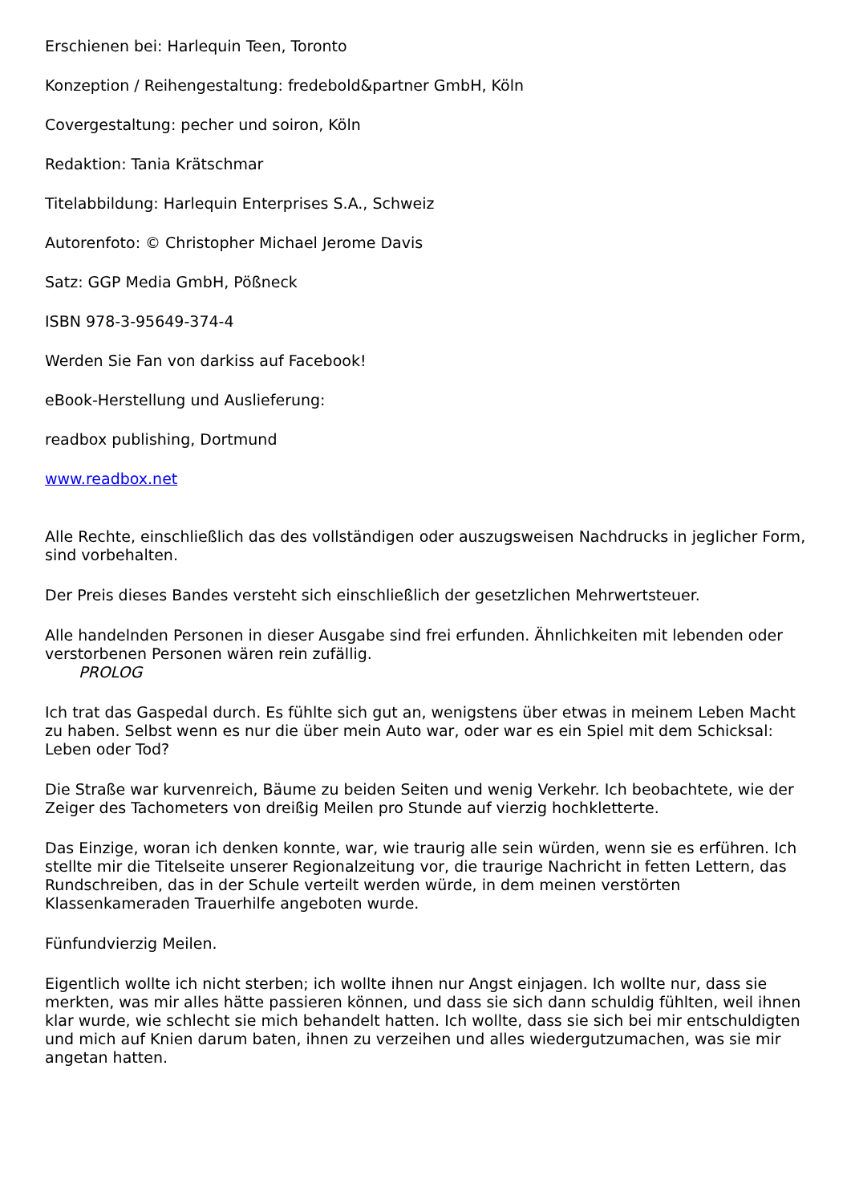Erschienen bei: Harlequin Teen, Toronto
Konzeption / Reihengestaltung: fredebold&partner GmbH, Köln
Covergestaltung: pecher und soiron, Köln
Redaktion: Tania Krätschmar
Titelabbildung: Harlequin Enterprises S.A., Schweiz
Autorenfoto: © Christopher Michael Jerome Davis
Satz: GGP Media GmbH, Pößneck
ISBN 978-3-95649-374-4
Werden Sie Fan von darkiss auf Facebook!
eBook-Herstellung und Auslieferung:
readbox publishing, Dortmund
www.readbox.net
Alle Rechte, einschließlich das des vollständigen oder auszugsweisen Nachdrucks in jeglicher Form, sind vorbehalten.
Der Preis dieses Bandes versteht sich einschließlich der gesetzlichen Mehrwertsteuer.
Alle handelnden Personen in dieser Ausgabe sind frei erfunden. Ähnlichkeiten mit lebenden oder verstorbenen Personen wären rein zufällig.
PROLOG
Ich trat das Gaspedal durch. Es fühlte sich gut an, wenigstens über etwas in meinem Leben Macht zu haben. Selbst wenn es nur die über mein Auto war, oder war es ein Spiel mit dem Schicksal: Leben oder Tod?
Die Straße war kurvenreich, Bäume zu beiden Seiten und wenig Verkehr. Ich beobachtete, wie der Zeiger des Tachometers von dreißig Meilen pro Stunde auf vierzig hochkletterte.
Das Einzige, woran ich denken konnte, war, wie traurig alle sein würden, wenn sie es erführen. Ich stellte mir die Titelseite unserer Regionalzeitung vor, die traurige Nachricht in fetten Lettern, das Rundschreiben, das in der Schule verteilt werden würde, in dem meinen verstörten Klassenkameraden Trauerhilfe angeboten wurde.
Fünfundvierzig Meilen.
Eigentlich wollte ich nicht sterben; ich wollte ihnen nur Angst einjagen. Ich wollte nur, dass sie merkten, was mir alles hätte passieren können, und dass sie sich dann schuldig fühlten, weil ihnen klar wurde, wie schlecht sie mich behandelt hatten. Ich wollte, dass sie sich bei mir entschuldigten und mich auf Knien darum baten, ihnen zu verzeihen und alles wiedergutzumachen, was sie mir angetan hatten.